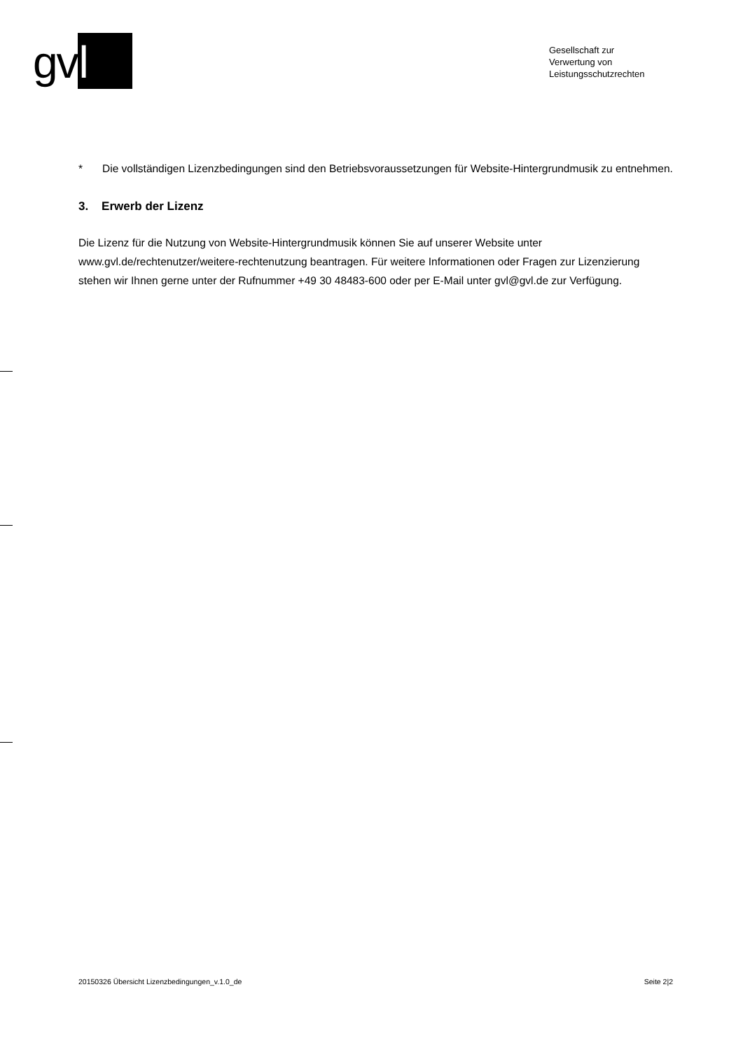gv l
Gesellschaft zur
Verwertung von
Leistungsschutzrechten
* Die vollständigen Lizenzbedingungen sind den Betriebsvoraussetzungen für Website-Hintergrundmusik zu entnehmen.
3. Erwerb der Lizenz
Die Lizenz für die Nutzung von Website-Hintergrundmusik können Sie auf unserer Website unter www.gvl.de/rechtenutzer/weitere-rechtenutzung beantragen. Für weitere Informationen oder Fragen zur Lizenzierung stehen wir Ihnen gerne unter der Rufnummer +49 30 48483-600 oder per E-Mail unter gvl@gvl.de zur Verfügung.
20150326 Übersicht Lizenzbedingungen_v.1.0_de Seite 2|2